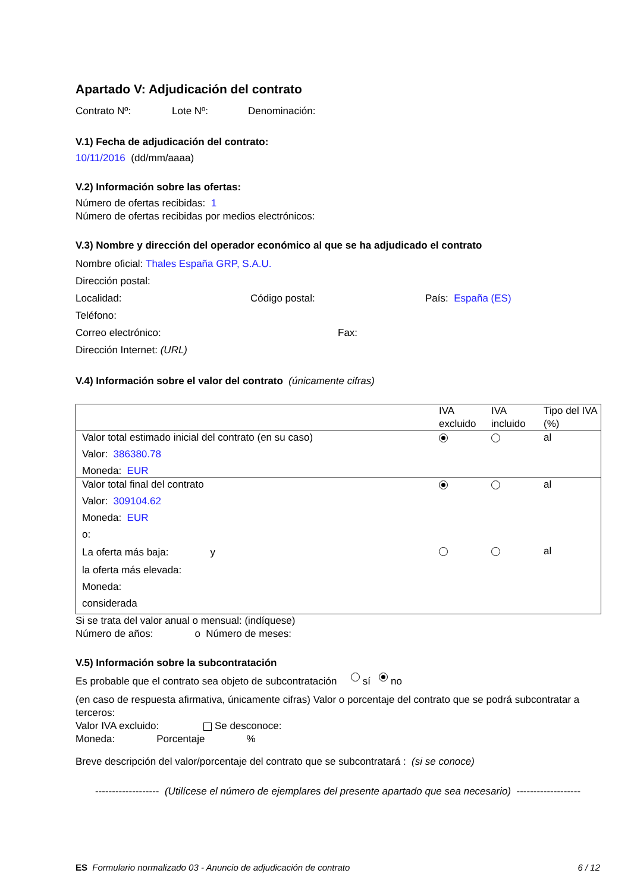Apartado V: Adjudicación del contrato
Contrato Nº: Lote Nº: Denominación:
V.1) Fecha de adjudicación del contrato:
10/11/2016 (dd/mm/aaaa)
V.2) Información sobre las ofertas:
Número de ofertas recibidas: 1
Número de ofertas recibidas por medios electrónicos:
V.3) Nombre y dirección del operador económico al que se ha adjudicado el contrato
Nombre oficial: Thales España GRP, S.A.U.
Dirección postal:
Localidad: Código postal: País: España (ES)
Teléfono:
Correo electrónico: Fax:
Dirección Internet: (URL)
V.4) Información sobre el valor del contrato (únicamente cifras)
| | IVA excluido | IVA incluido | Tipo del IVA (%) |
| --- | --- | --- | --- |
| Valor total estimado inicial del contrato (en su caso) Valor: 386380.78 Moneda: EUR | | | al |
| Valor total final del contrato Valor: 309104.62 Moneda: EUR | | | al |
| o: La oferta más baja: y la oferta más elevada: Moneda: considerada | | | al |
Si se trata del valor anual o mensual: (indíquese)
Número de años: o Número de meses:
V.5) Información sobre la subcontratación
Es probable que el contrato sea objeto de subcontratación sí no
(en caso de respuesta afirmativa, únicamente cifras) Valor o porcentaje del contrato que se podrá subcontratar a terceros:
Valor IVA excluido: Se desconoce:
Moneda: Porcentaje%
Breve descripción del valor/porcentaje del contrato que se subcontratará : (si se conoce)
------------------- (Utilícese el número de ejemplares del presente apartado que sea necesario) -------------------
ES Formulario normalizado 03 - Anuncio de adjudicación de contrato 6 / 12